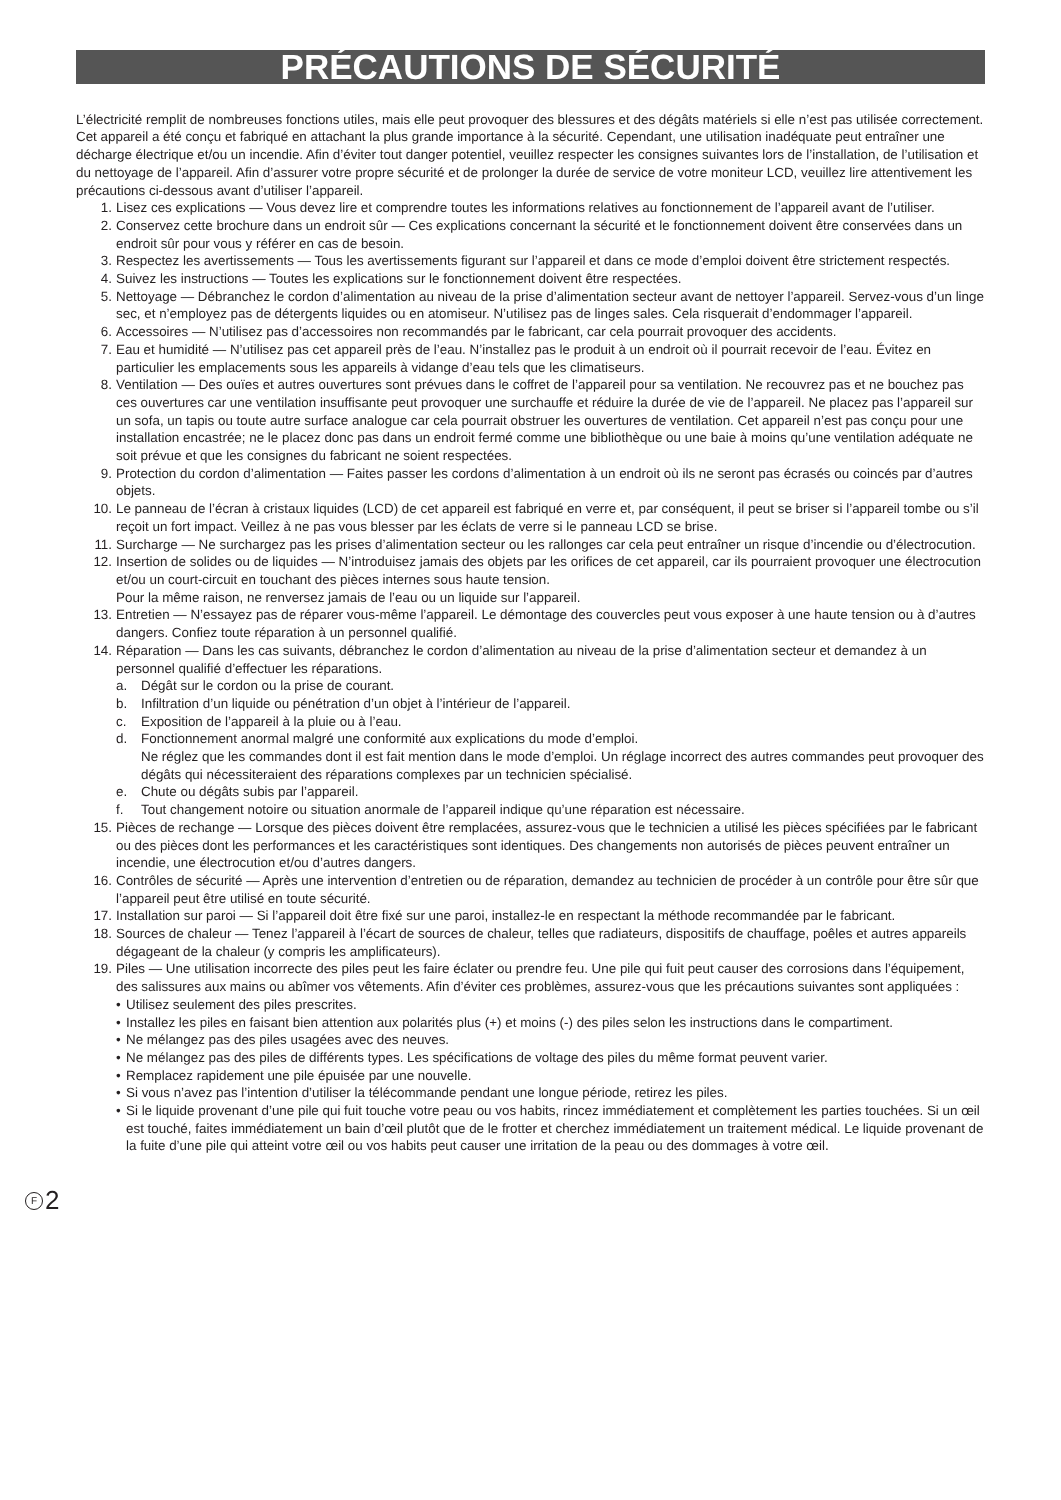PRÉCAUTIONS DE SÉCURITÉ
L’électricité remplit de nombreuses fonctions utiles, mais elle peut provoquer des blessures et des dégâts matériels si elle n’est pas utilisée correctement. Cet appareil a été conçu et fabriqué en attachant la plus grande importance à la sécurité. Cependant, une utilisation inadéquate peut entraîner une décharge électrique et/ou un incendie. Afin d’éviter tout danger potentiel, veuillez respecter les consignes suivantes lors de l’installation, de l’utilisation et du nettoyage de l’appareil. Afin d’assurer votre propre sécurité et de prolonger la durée de service de votre moniteur LCD, veuillez lire attentivement les précautions ci-dessous avant d’utiliser l’appareil.
1. Lisez ces explications — Vous devez lire et comprendre toutes les informations relatives au fonctionnement de l’appareil avant de l’utiliser.
2. Conservez cette brochure dans un endroit sûr — Ces explications concernant la sécurité et le fonctionnement doivent être conservées dans un endroit sûr pour vous y référer en cas de besoin.
3. Respectez les avertissements — Tous les avertissements figurant sur l’appareil et dans ce mode d’emploi doivent être strictement respectés.
4. Suivez les instructions — Toutes les explications sur le fonctionnement doivent être respectées.
5. Nettoyage — Débranchez le cordon d’alimentation au niveau de la prise d’alimentation secteur avant de nettoyer l’appareil. Servez-vous d’un linge sec, et n’employez pas de détergents liquides ou en atomiseur. N’utilisez pas de linges sales. Cela risquerait d’endommager l’appareil.
6. Accessoires — N’utilisez pas d’accessoires non recommandés par le fabricant, car cela pourrait provoquer des accidents.
7. Eau et humidité — N’utilisez pas cet appareil près de l’eau. N’installez pas le produit à un endroit où il pourrait recevoir de l’eau. Évitez en particulier les emplacements sous les appareils à vidange d’eau tels que les climatiseurs.
8. Ventilation — Des ouïes et autres ouvertures sont prévues dans le coffret de l’appareil pour sa ventilation. Ne recouvrez pas et ne bouchez pas ces ouvertures car une ventilation insuffisante peut provoquer une surchauffe et réduire la durée de vie de l’appareil. Ne placez pas l’appareil sur un sofa, un tapis ou toute autre surface analogue car cela pourrait obstruer les ouvertures de ventilation. Cet appareil n’est pas conçu pour une installation encastrée; ne le placez donc pas dans un endroit fermé comme une bibliothèque ou une baie à moins qu’une ventilation adéquate ne soit prévue et que les consignes du fabricant ne soient respectées.
9. Protection du cordon d’alimentation — Faites passer les cordons d’alimentation à un endroit où ils ne seront pas écrasés ou coincés par d’autres objets.
10. Le panneau de l’écran à cristaux liquides (LCD) de cet appareil est fabriqué en verre et, par conséquent, il peut se briser si l’appareil tombe ou s’il reçoit un fort impact. Veillez à ne pas vous blesser par les éclats de verre si le panneau LCD se brise.
11. Surcharge — Ne surchargez pas les prises d’alimentation secteur ou les rallonges car cela peut entraîner un risque d’incendie ou d’électrocution.
12. Insertion de solides ou de liquides — N’introduisez jamais des objets par les orifices de cet appareil, car ils pourraient provoquer une électrocution et/ou un court-circuit en touchant des pièces internes sous haute tension.
Pour la même raison, ne renversez jamais de l’eau ou un liquide sur l’appareil.
13. Entretien — N’essayez pas de réparer vous-même l’appareil. Le démontage des couvercles peut vous exposer à une haute tension ou à d’autres dangers. Confiez toute réparation à un personnel qualifié.
14. Réparation — Dans les cas suivants, débranchez le cordon d’alimentation au niveau de la prise d’alimentation secteur et demandez à un personnel qualifié d’effectuer les réparations.
a. Dégât sur le cordon ou la prise de courant.
b. Infiltration d’un liquide ou pénétration d’un objet à l’intérieur de l’appareil.
c. Exposition de l’appareil à la pluie ou à l’eau.
d. Fonctionnement anormal malgré une conformité aux explications du mode d’emploi.
Ne réglez que les commandes dont il est fait mention dans le mode d’emploi. Un réglage incorrect des autres commandes peut provoquer des dégâts qui nécessiteraient des réparations complexes par un technicien spécialisé.
e. Chute ou dégâts subis par l’appareil.
f. Tout changement notoire ou situation anormale de l’appareil indique qu’une réparation est nécessaire.
15. Pièces de rechange — Lorsque des pièces doivent être remplacées, assurez-vous que le technicien a utilisé les pièces spécifiées par le fabricant ou des pièces dont les performances et les caractéristiques sont identiques. Des changements non autorisés de pièces peuvent entraîner un incendie, une électrocution et/ou d’autres dangers.
16. Contrôles de sécurité — Après une intervention d’entretien ou de réparation, demandez au technicien de procéder à un contrôle pour être sûr que l’appareil peut être utilisé en toute sécurité.
17. Installation sur paroi — Si l’appareil doit être fixé sur une paroi, installez-le en respectant la méthode recommandée par le fabricant.
18. Sources de chaleur — Tenez l’appareil à l’écart de sources de chaleur, telles que radiateurs, dispositifs de chauffage, poêles et autres appareils dégageant de la chaleur (y compris les amplificateurs).
19. Piles — Une utilisation incorrecte des piles peut les faire éclater ou prendre feu. Une pile qui fuit peut causer des corrosions dans l’équipement, des salissures aux mains ou abîmer vos vêtements. Afin d’éviter ces problèmes, assurez-vous que les précautions suivantes sont appliquées :
• Utilisez seulement des piles prescrites.
• Installez les piles en faisant bien attention aux polarités plus (+) et moins (-) des piles selon les instructions dans le compartiment.
• Ne mélangez pas des piles usagées avec des neuves.
• Ne mélangez pas des piles de différents types. Les spécifications de voltage des piles du même format peuvent varier.
• Remplacez rapidement une pile épuisée par une nouvelle.
• Si vous n’avez pas l’intention d’utiliser la télécommande pendant une longue période, retirez les piles.
• Si le liquide provenant d’une pile qui fuit touche votre peau ou vos habits, rincez immédiatement et complètement les parties touchées. Si un œil est touché, faites immédiatement un bain d’œil plutôt que de le frotter et cherchez immédiatement un traitement médical. Le liquide provenant de la fuite d’une pile qui atteint votre œil ou vos habits peut causer une irritation de la peau ou des dommages à votre œil.
F 2